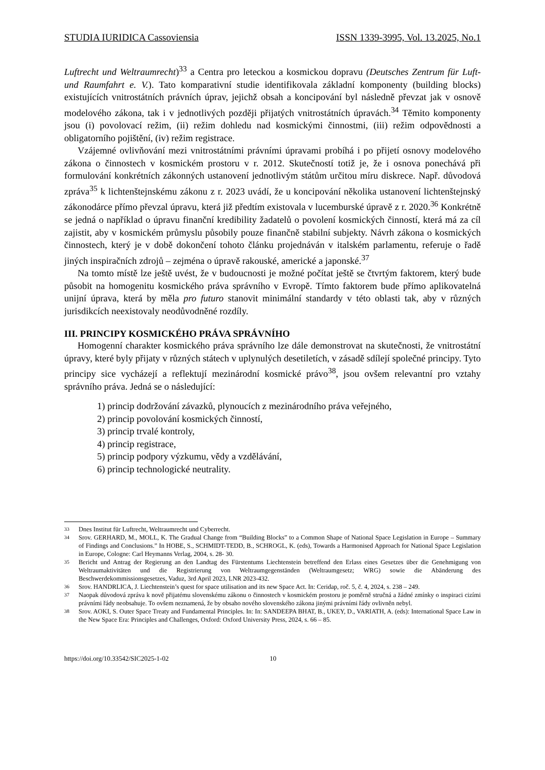STUDIA IURIDICA Cassoviensia ISSN 1339-3995, Vol. 13.2025, No.1
Luftrecht und Weltraumrecht)<sup>33</sup> a Centra pro leteckou a kosmickou dopravu (Deutsches Zentrum für Luft- und Raumfahrt e. V.). Tato komparativní studie identifikovala základní komponenty (building blocks) existujících vnitrostátních právních úprav, jejichž obsah a koncipování byl následně převzat jak v osnově modelového zákona, tak i v jednotlivých později přijatých vnitrostátních úpravách.<sup>34</sup> Těmito komponenty jsou (i) povolovací režim, (ii) režim dohledu nad kosmickými činnostmi, (iii) režim odpovědnosti a obligatorního pojištění, (iv) režim registrace.
Vzájemné ovlivňování mezi vnitrostátními právními úpravami probíhá i po přijetí osnovy modelového zákona o činnostech v kosmickém prostoru v r. 2012. Skutečností totiž je, že i osnova ponechává při formulování konkrétních zákonných ustanovení jednotlivým státům určitou míru diskrece. Např. důvodová zpráva<sup>35</sup> k lichtenštejnskému zákonu z r. 2023 uvádí, že u koncipování několika ustanovení lichtenštejnský zákonodárce přímo převzal úpravu, která již předtím existovala v lucemburské úpravě z r. 2020.<sup>36</sup> Konkrétně se jedná o například o úpravu finanční kredibility žadatelů o povolení kosmických činností, která má za cíl zajistit, aby v kosmickém průmyslu působily pouze finančně stabilní subjekty. Návrh zákona o kosmických činnostech, který je v době dokončení tohoto článku projednáván v italském parlamentu, referuje o řadě jiných inspiračních zdrojů – zejména o úpravě rakouské, americké a japonské.<sup>37</sup>
Na tomto místě lze ještě uvést, že v budoucnosti je možné počítat ještě se čtvrtým faktorem, který bude působit na homogenitu kosmického práva správního v Evropě. Tímto faktorem bude přímo aplikovatelná unijní úprava, která by měla pro futuro stanovit minimální standardy v této oblasti tak, aby v různých jurisdikcích neexistovaly neodůvodněné rozdíly.
III. PRINCIPY KOSMICKÉHO PRÁVA SPRÁVNÍHO
Homogenní charakter kosmického práva správního lze dále demonstrovat na skutečnosti, že vnitrostátní úpravy, které byly přijaty v různých státech v uplynulých desetiletích, v zásadě sdílejí společné principy. Tyto principy sice vycházejí a reflektují mezinárodní kosmické právo<sup>38</sup>, jsou ovšem relevantní pro vztahy správního práva. Jedná se o následující:
1) princip dodržování závazků, plynoucích z mezinárodního práva veřejného,
2) princip povolování kosmických činností,
3) princip trvalé kontroly,
4) princip registrace,
5) princip podpory výzkumu, vědy a vzdělávání,
6) princip technologické neutrality.
33
Dnes Institut für Luftrecht, Weltraumrecht und Cyberrecht.
34
Srov. GERHARD, M., MOLL, K. The Gradual Change from “Building Blocks” to a Common Shape of National Space Legislation in Europe – Summary of Findings and Conclusions.” In HOBE, S., SCHMIDT-TEDD, B., SCHROGL, K. (eds), Towards a Harmonised Approach for National Space Legislation in Europe, Cologne: Carl Heymanns Verlag, 2004, s. 28- 30.
35
Bericht und Antrag der Regierung an den Landtag des Fürstentums Liechtenstein betreffend den Erlass eines Gesetzes über die Genehmigung von Weltraumaktivitäten und die Registrierung von Weltraumgegenständen (Weltraumgesetz; WRG) sowie die Abänderung des Beschwerdekommissionsgesetzes, Vaduz, 3rd April 2023, LNR 2023-432.
36
Srov. HANDRLICA, J. Liechtenstein’s quest for space utilisation and its new Space Act. In: Ceridap, roč. 5, č. 4, 2024, s. 238 – 249.
37
Naopak důvodová zpráva k nově přijatému slovenskému zákonu o činnostech v kosmickém prostoru je poměrně stručná a žádné zmínky o inspiraci cizími právními řády neobsahuje. To ovšem neznamená, že by obsaho nového slovenského zákona jinými právními řády ovlivněn nebyl.
38
Srov. AOKI, S. Outer Space Treaty and Fundamental Principles. In: In: SANDEEPA BHAT, B., UKEY, D., VARIATH, A. (eds): International Space Law in the New Space Era: Principles and Challenges, Oxford: Oxford University Press, 2024, s. 66 – 85.
https://doi.org/10.33542/SIC2025-1-02 10